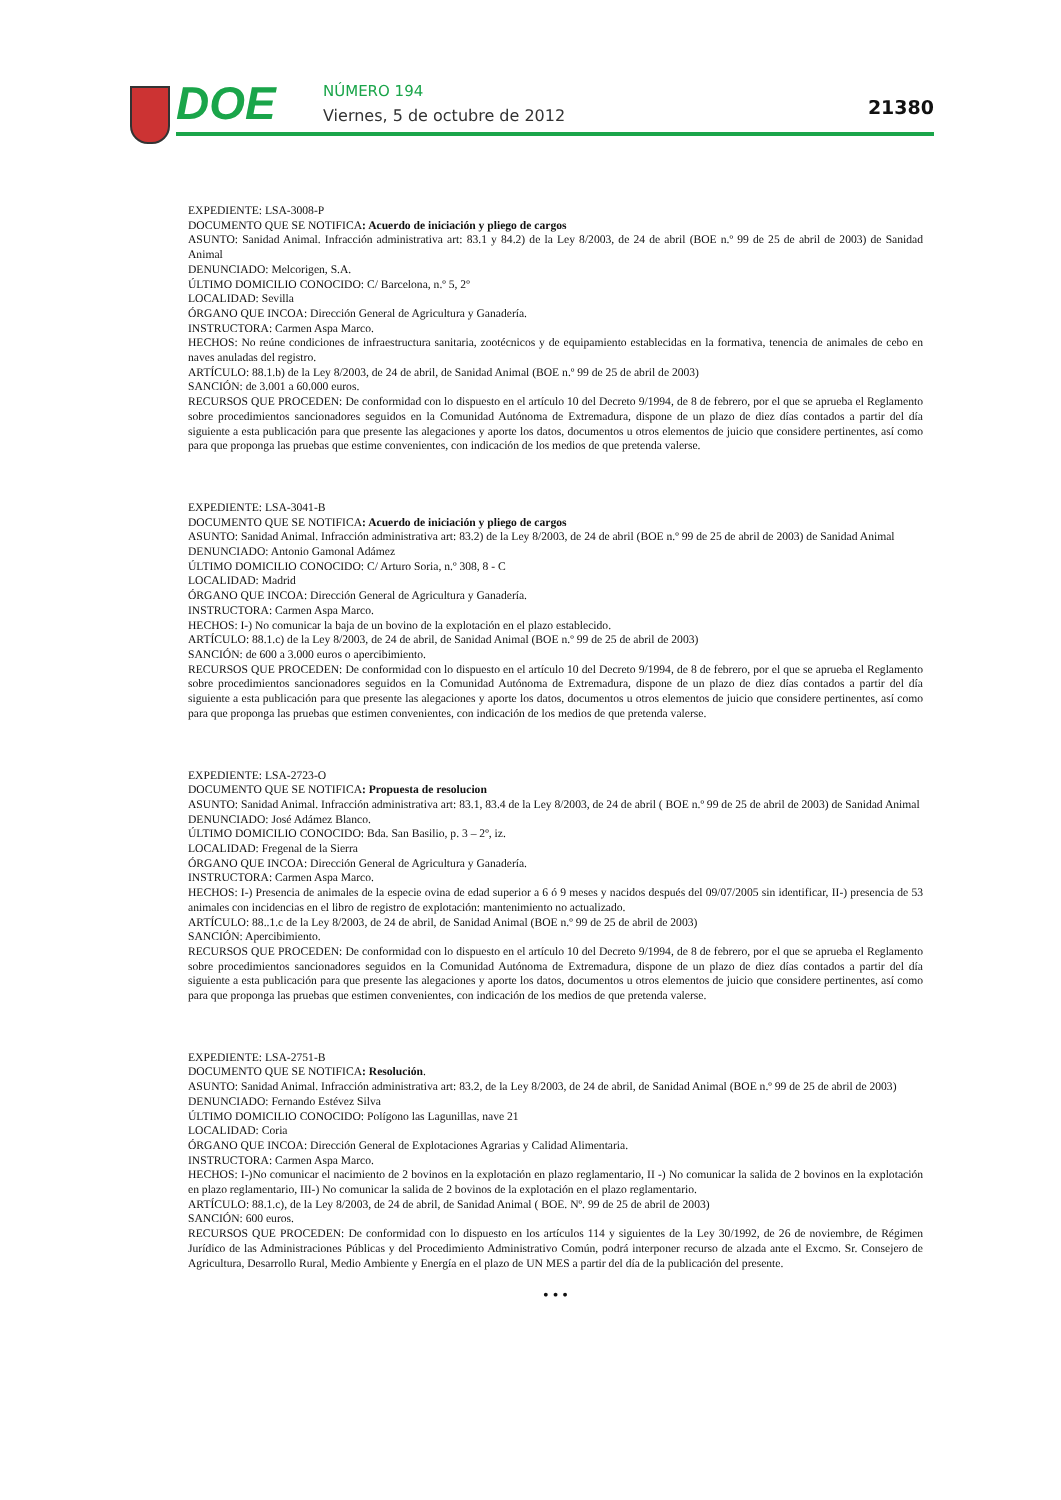DOE NÚMERO 194
Viernes, 5 de octubre de 2012 21380
EXPEDIENTE: LSA-3008-P
DOCUMENTO QUE SE NOTIFICA: Acuerdo de iniciación y pliego de cargos
ASUNTO: Sanidad Animal. Infracción administrativa art: 83.1 y 84.2) de la Ley 8/2003, de 24 de abril (BOE n.º 99 de 25 de abril de 2003) de Sanidad Animal
DENUNCIADO: Melcorigen, S.A.
ÚLTIMO DOMICILIO CONOCIDO: C/ Barcelona, n.º 5, 2º
LOCALIDAD: Sevilla
ÓRGANO QUE INCOA: Dirección General de Agricultura y Ganadería.
INSTRUCTORA: Carmen Aspa Marco.
HECHOS: No reúne condiciones de infraestructura sanitaria, zootécnicos y de equipamiento establecidas en la formativa, tenencia de animales de cebo en naves anuladas del registro.
ARTÍCULO: 88.1.b) de la Ley 8/2003, de 24 de abril, de Sanidad Animal (BOE n.º 99 de 25 de abril de 2003)
SANCIÓN: de 3.001 a 60.000 euros.
RECURSOS QUE PROCEDEN: De conformidad con lo dispuesto en el artículo 10 del Decreto 9/1994, de 8 de febrero, por el que se aprueba el Reglamento sobre procedimientos sancionadores seguidos en la Comunidad Autónoma de Extremadura, dispone de un plazo de diez días contados a partir del día siguiente a esta publicación para que presente las alegaciones y aporte los datos, documentos u otros elementos de juicio que considere pertinentes, así como para que proponga las pruebas que estime convenientes, con indicación de los medios de que pretenda valerse.
EXPEDIENTE: LSA-3041-B
DOCUMENTO QUE SE NOTIFICA: Acuerdo de iniciación y pliego de cargos
ASUNTO: Sanidad Animal. Infracción administrativa art: 83.2) de la Ley 8/2003, de 24 de abril (BOE n.º 99 de 25 de abril de 2003) de Sanidad Animal
DENUNCIADO: Antonio Gamonal Adámez
ÚLTIMO DOMICILIO CONOCIDO: C/ Arturo Soria, n.º 308, 8 - C
LOCALIDAD: Madrid
ÓRGANO QUE INCOA: Dirección General de Agricultura y Ganadería.
INSTRUCTORA: Carmen Aspa Marco.
HECHOS: I-) No comunicar la baja de un bovino de la explotación en el plazo establecido.
ARTÍCULO: 88.1.c) de la Ley 8/2003, de 24 de abril, de Sanidad Animal (BOE n.º 99 de 25 de abril de 2003)
SANCIÓN: de 600 a 3.000 euros o apercibimiento.
RECURSOS QUE PROCEDEN: De conformidad con lo dispuesto en el artículo 10 del Decreto 9/1994, de 8 de febrero, por el que se aprueba el Reglamento sobre procedimientos sancionadores seguidos en la Comunidad Autónoma de Extremadura, dispone de un plazo de diez días contados a partir del día siguiente a esta publicación para que presente las alegaciones y aporte los datos, documentos u otros elementos de juicio que considere pertinentes, así como para que proponga las pruebas que estimen convenientes, con indicación de los medios de que pretenda valerse.
EXPEDIENTE: LSA-2723-O
DOCUMENTO QUE SE NOTIFICA: Propuesta de resolucion
ASUNTO: Sanidad Animal. Infracción administrativa art: 83.1, 83.4 de la Ley 8/2003, de 24 de abril ( BOE n.º 99 de 25 de abril de 2003) de Sanidad Animal
DENUNCIADO: José Adámez Blanco.
ÚLTIMO DOMICILIO CONOCIDO: Bda. San Basilio, p. 3 – 2º, iz.
LOCALIDAD: Fregenal de la Sierra
ÓRGANO QUE INCOA: Dirección General de Agricultura y Ganadería.
INSTRUCTORA: Carmen Aspa Marco.
HECHOS: I-) Presencia de animales de la especie ovina de edad superior a 6 ó 9 meses y nacidos después del 09/07/2005 sin identificar, II-) presencia de 53 animales con incidencias en el libro de registro de explotación: mantenimiento no actualizado.
ARTÍCULO: 88..1.c de la Ley 8/2003, de 24 de abril, de Sanidad Animal (BOE n.º 99 de 25 de abril de 2003)
SANCIÓN: Apercibimiento.
RECURSOS QUE PROCEDEN: De conformidad con lo dispuesto en el artículo 10 del Decreto 9/1994, de 8 de febrero, por el que se aprueba el Reglamento sobre procedimientos sancionadores seguidos en la Comunidad Autónoma de Extremadura, dispone de un plazo de diez días contados a partir del día siguiente a esta publicación para que presente las alegaciones y aporte los datos, documentos u otros elementos de juicio que considere pertinentes, así como para que proponga las pruebas que estimen convenientes, con indicación de los medios de que pretenda valerse.
EXPEDIENTE: LSA-2751-B
DOCUMENTO QUE SE NOTIFICA: Resolución.
ASUNTO: Sanidad Animal. Infracción administrativa art: 83.2, de la Ley 8/2003, de 24 de abril, de Sanidad Animal (BOE n.º 99 de 25 de abril de 2003)
DENUNCIADO: Fernando Estévez Silva
ÚLTIMO DOMICILIO CONOCIDO: Polígono las Lagunillas, nave 21
LOCALIDAD: Coria
ÓRGANO QUE INCOA: Dirección General de Explotaciones Agrarias y Calidad Alimentaria.
INSTRUCTORA: Carmen Aspa Marco.
HECHOS: I-)No comunicar el nacimiento de 2 bovinos en la explotación en plazo reglamentario, II -) No comunicar la salida de 2 bovinos en la explotación en plazo reglamentario, III-) No comunicar la salida de 2 bovinos de la explotación en el plazo reglamentario.
ARTÍCULO: 88.1.c), de la Ley 8/2003, de 24 de abril, de Sanidad Animal ( BOE. Nº. 99 de 25 de abril de 2003)
SANCIÓN: 600 euros.
RECURSOS QUE PROCEDEN: De conformidad con lo dispuesto en los artículos 114 y siguientes de la Ley 30/1992, de 26 de noviembre, de Régimen Jurídico de las Administraciones Públicas y del Procedimiento Administrativo Común, podrá interponer recurso de alzada ante el Excmo. Sr. Consejero de Agricultura, Desarrollo Rural, Medio Ambiente y Energía en el plazo de UN MES a partir del día de la publicación del presente.
• • •